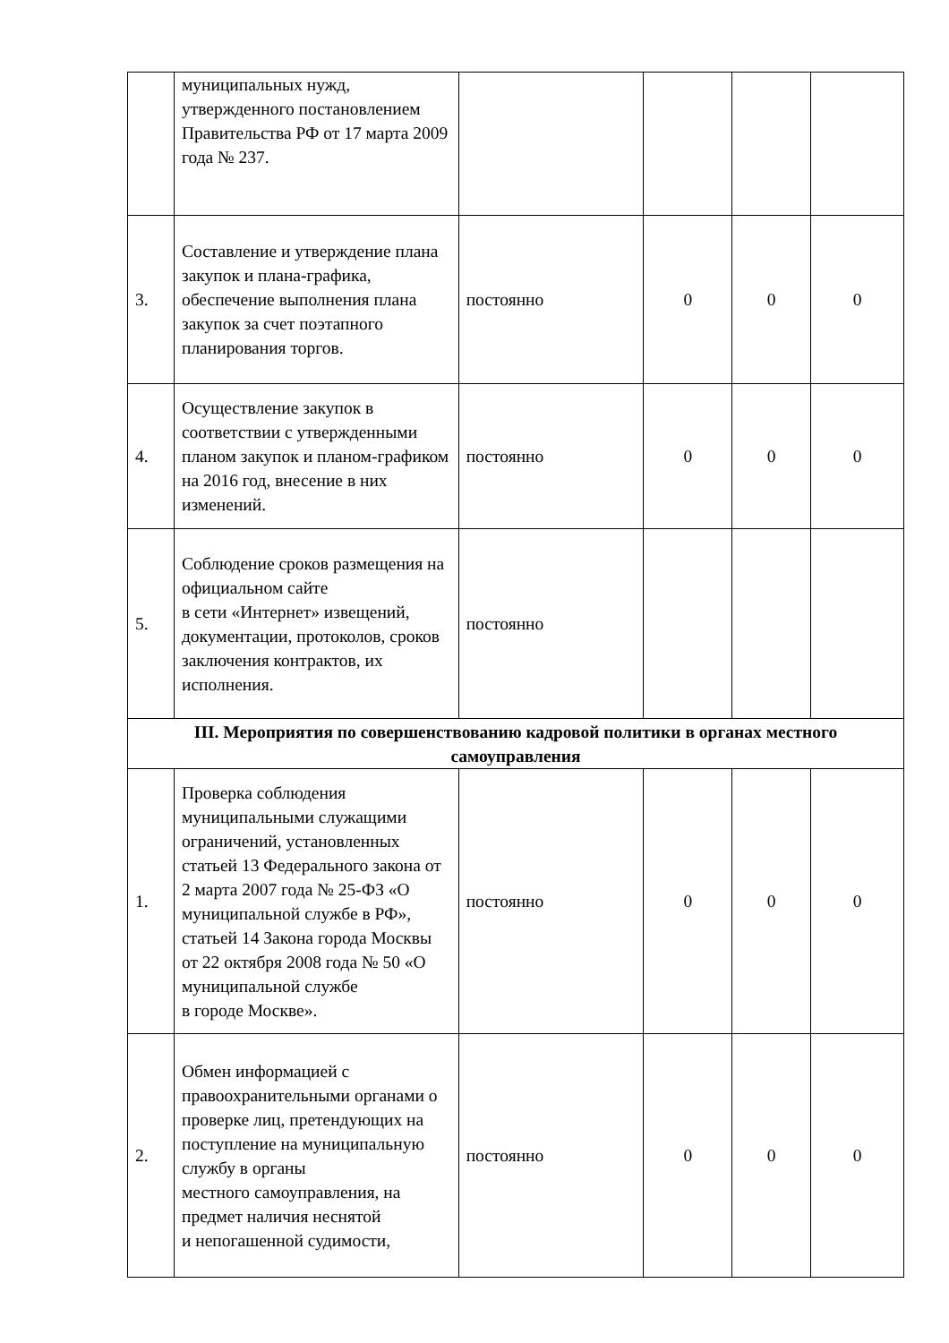| | муниципальных нужд, утвержденного постановлением Правительства РФ от 17 марта 2009 года № 237. | | | | |
| 3. | Составление и утверждение плана закупок и плана-графика, обеспечение выполнения плана закупок за счет поэтапного планирования торгов. | постоянно | 0 | 0 | 0 |
| 4. | Осуществление закупок в соответствии с утвержденными планом закупок и планом-графиком на 2016 год, внесение в них изменений. | постоянно | 0 | 0 | 0 |
| 5. | Соблюдение сроков размещения на официальном сайте в сети «Интернет» извещений, документации, протоколов, сроков заключения контрактов, их исполнения. | постоянно | | | |
| III. Мероприятия по совершенствованию кадровой политики в органах местного самоуправления | | | | | |
| 1. | Проверка соблюдения муниципальными служащими ограничений, установленных статьей 13 Федерального закона от 2 марта 2007 года № 25-ФЗ «О муниципальной службе в РФ», статьей 14 Закона города Москвы от 22 октября 2008 года № 50 «О муниципальной службе в городе Москве». | постоянно | 0 | 0 | 0 |
| 2. | Обмен информацией с правоохранительными органами о проверке лиц, претендующих на поступление на муниципальную службу в органы местного самоуправления, на предмет наличия неснятой и непогашенной судимости, | постоянно | 0 | 0 | 0 |